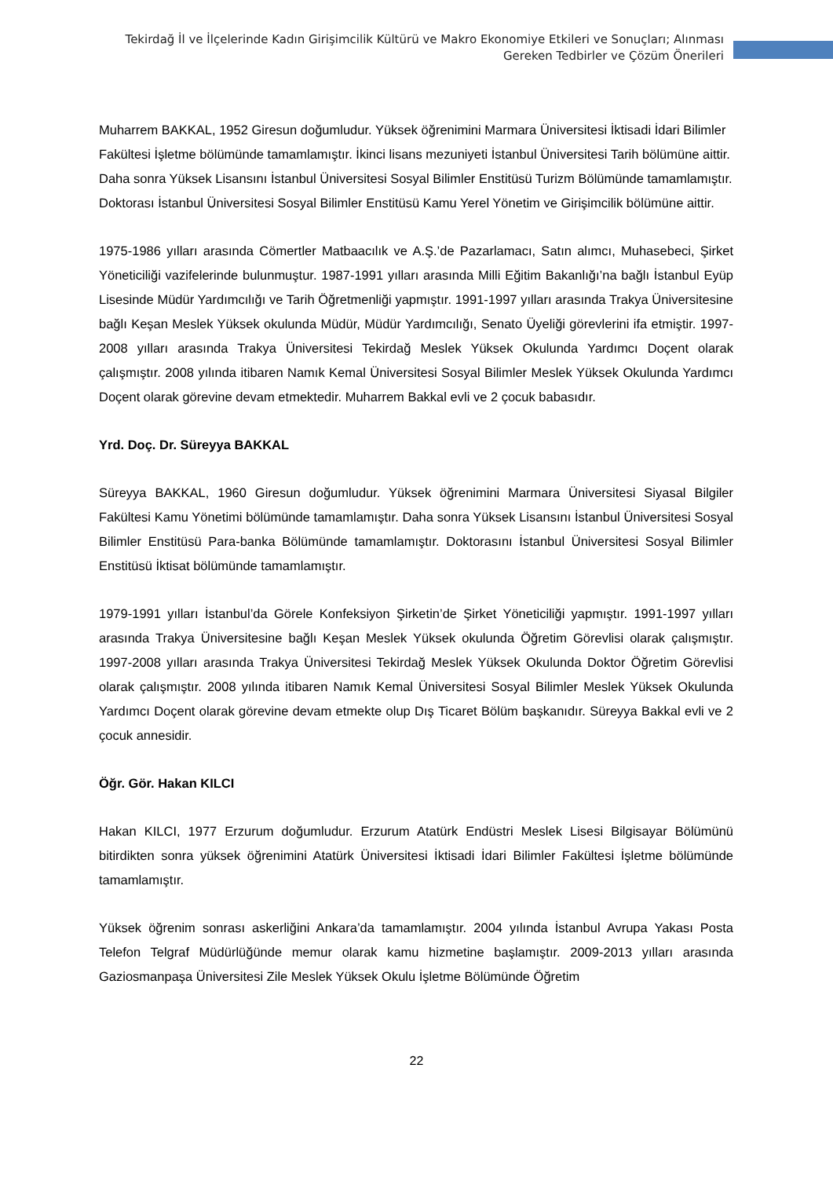Tekirdağ İl ve İlçelerinde Kadın Girişimcilik Kültürü ve Makro Ekonomiye Etkileri ve Sonuçları; Alınması Gereken Tedbirler ve Çözüm Önerileri
Muharrem BAKKAL, 1952 Giresun doğumludur. Yüksek öğrenimini Marmara Üniversitesi İktisadi İdari Bilimler Fakültesi İşletme bölümünde tamamlamıştır. İkinci lisans mezuniyeti İstanbul Üniversitesi Tarih bölümüne aittir. Daha sonra Yüksek Lisansını İstanbul Üniversitesi Sosyal Bilimler Enstitüsü Turizm Bölümünde tamamlamıştır. Doktorası İstanbul Üniversitesi Sosyal Bilimler Enstitüsü Kamu Yerel Yönetim ve Girişimcilik bölümüne aittir.
1975-1986 yılları arasında Cömertler Matbaacılık ve A.Ş.’de Pazarlamacı, Satın alımcı, Muhasebeci, Şirket Yöneticiliği vazifelerinde bulunmuştur. 1987-1991 yılları arasında Milli Eğitim Bakanlığı’na bağlı İstanbul Eyüp Lisesinde Müdür Yardımcılığı ve Tarih Öğretmenliği yapmıştır. 1991-1997 yılları arasında Trakya Üniversitesine bağlı Keşan Meslek Yüksek okulunda Müdür, Müdür Yardımcılığı, Senato Üyeliği görevlerini ifa etmiştir. 1997-2008 yılları arasında Trakya Üniversitesi Tekirdağ Meslek Yüksek Okulunda Yardımcı Doçent olarak çalışmıştır. 2008 yılında itibaren Namık Kemal Üniversitesi Sosyal Bilimler Meslek Yüksek Okulunda Yardımcı Doçent olarak görevine devam etmektedir. Muharrem Bakkal evli ve 2 çocuk babasıdır.
Yrd. Doç. Dr. Süreyya BAKKAL
Süreyya BAKKAL, 1960 Giresun doğumludur. Yüksek öğrenimini Marmara Üniversitesi Siyasal Bilgiler Fakültesi Kamu Yönetimi bölümünde tamamlamıştır. Daha sonra Yüksek Lisansını İstanbul Üniversitesi Sosyal Bilimler Enstitüsü Para-banka Bölümünde tamamlamıştır. Doktorasını İstanbul Üniversitesi Sosyal Bilimler Enstitüsü İktisat bölümünde tamamlamıştır.
1979-1991 yılları İstanbul’da Görele Konfeksiyon Şirketin’de Şirket Yöneticiliği yapmıştır. 1991-1997 yılları arasında Trakya Üniversitesine bağlı Keşan Meslek Yüksek okulunda Öğretim Görevlisi olarak çalışmıştır. 1997-2008 yılları arasında Trakya Üniversitesi Tekirdağ Meslek Yüksek Okulunda Doktor Öğretim Görevlisi olarak çalışmıştır. 2008 yılında itibaren Namık Kemal Üniversitesi Sosyal Bilimler Meslek Yüksek Okulunda Yardımcı Doçent olarak görevine devam etmekte olup Dış Ticaret Bölüm başkanıdır. Süreyya Bakkal evli ve 2 çocuk annesidir.
Öğr. Gör. Hakan KILCI
Hakan KILCI, 1977 Erzurum doğumludur. Erzurum Atatürk Endüstri Meslek Lisesi Bilgisayar Bölümünü bitirdikten sonra yüksek öğrenimini Atatürk Üniversitesi İktisadi İdari Bilimler Fakültesi İşletme bölümünde tamamlamıştır.
Yüksek öğrenim sonrası askerliğini Ankara’da tamamlamıştır. 2004 yılında İstanbul Avrupa Yakası Posta Telefon Telgraf Müdürlüğünde memur olarak kamu hizmetine başlamıştır. 2009-2013 yılları arasında Gaziosmanpaşa Üniversitesi Zile Meslek Yüksek Okulu İşletme Bölümünde Öğretim
22